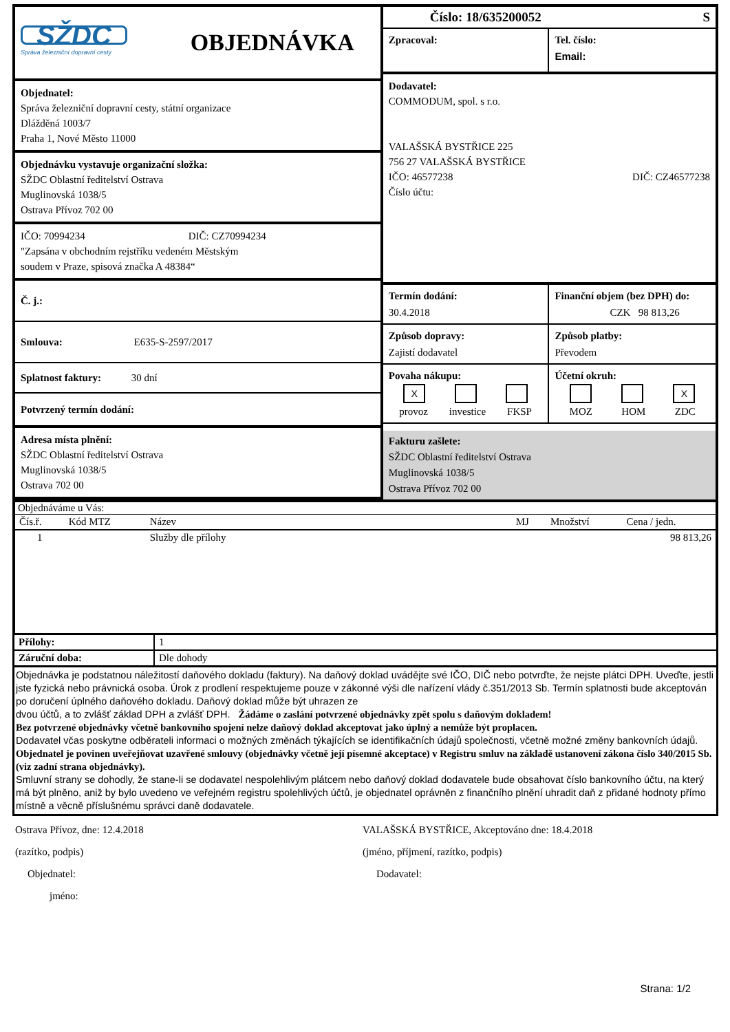SŽDC
Správa železniční dopravní cesty
OBJEDNÁVKA
Objednatel:
Správa železniční dopravní cesty, státní organizace
Dlážděná 1003/7
Praha 1, Nové Město 11000
Objednávku vystavuje organizační složka:
SŽDC Oblastní ředitelství Ostrava
Muglinovská 1038/5
Ostrava Přívoz 702 00
IČO: 70994234 DIČ: CZ70994234
"Zapsána v obchodním rejstříku vedeném Městským
soudem v Praze, spisová značka A 48384“
Č. j.:
Smlouva: E635-S-2597/2017
Splatnost faktury: 30 dní
Potvrzený termín dodání:
Adresa místa plnění:
SŽDC Oblastní ředitelství Ostrava
Muglinovská 1038/5
Ostrava 702 00
Číslo: 18/635200052 S
Zpracoval: Tel. číslo:
Email:
Dodavatel:
COMMODUM, spol. s r.o.
VALAŠSKÁ BYSTŘICE 225
756 27 VALAŠSKÁ BYSTŘICE
IČO: 46577238 DIČ: CZ46577238
Číslo účtu:
Termín dodání:
30.4.2018
Finanční objem (bez DPH) do:
CZK 98 813,26
Způsob dopravy:
Zajistí dodavatel
Způsob platby:
Převodem
Povaha nákupu:
Xprovoz investice FKSP
Účetní okruh:
X
MOZ HOM ZDC
Fakturu zašlete:
SŽDC Oblastní ředitelství Ostrava
Muglinovská 1038/5
Ostrava Přívoz 702 00
Objednáváme u Vás:
| Čís.ř. | Kód MTZ | Název | MJ | Množství | Cena / jedn. |
| --- | --- | --- | --- | --- | --- |
| 1 | | Služby dle přílohy | | | 98 813,26 |
| Přílohy: | 1 |
| Záruční doba: | Dle dohody |
Objednávka je podstatnou náležitostí daňového dokladu (faktury). Na daňový doklad uvádějte své IČO, DIČ nebo potvrďte, že nejste plátci DPH. Uveďte, jestli jste fyzická nebo právnická osoba. Úrok z prodlení respektujeme pouze v zákonné výši dle nařízení vlády č.351/2013 Sb. Termín splatnosti bude akceptován po doručení úplného daňového dokladu. Daňový doklad může být uhrazen ze
dvou účtů, a to zvlášť základ DPH a zvlášť DPH. Žádáme o zaslání potvrzené objednávky zpět spolu s daňovým dokladem!
Bez potvrzené objednávky včetně bankovního spojení nelze daňový doklad akceptovat jako úplný a nemůže být proplacen.
Dodavatel včas poskytne odběrateli informaci o možných změnách týkajících se identifikačních údajů společnosti, včetně možné změny bankovních údajů. Objednatel je povinen uveřejňovat uzavřené smlouvy (objednávky včetně její písemné akceptace) v Registru smluv na základě ustanovení zákona číslo 340/2015 Sb. (viz zadní strana objednávky).
Smluvní strany se dohodly, že stane-li se dodavatel nespolehlivým plátcem nebo daňový doklad dodavatele bude obsahovat číslo bankovního účtu, na který má být plněno, aniž by bylo uvedeno ve veřejném registru spolehlivých účtů, je objednatel oprávněn z finančního plnění uhradit daň z přidané hodnoty přímo místně a věcně příslušnému správci daně dodavatele.
Ostrava Přívoz, dne: 12.4.2018
(razítko, podpis)
Objednatel:
jméno:
VALAŠSKÁ BYSTŘICE, Akceptováno dne: 18.4.2018
(jméno, příjmení, razítko, podpis)
Dodavatel:
Strana: 1/2